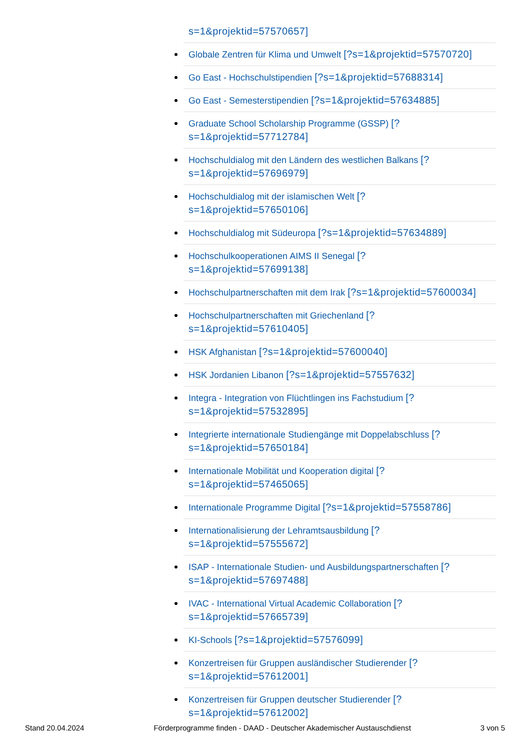s=1&projektid=57570657]
Globale Zentren für Klima und Umwelt [?s=1&projektid=57570720]
Go East - Hochschulstipendien [?s=1&projektid=57688314]
Go East - Semesterstipendien [?s=1&projektid=57634885]
Graduate School Scholarship Programme (GSSP) [?
s=1&projektid=57712784]
Hochschuldialog mit den Ländern des westlichen Balkans [?
s=1&projektid=57696979]
Hochschuldialog mit der islamischen Welt [?
s=1&projektid=57650106]
Hochschuldialog mit Südeuropa [?s=1&projektid=57634889]
Hochschulkooperationen AIMS II Senegal [?
s=1&projektid=57699138]
Hochschulpartnerschaften mit dem Irak [?s=1&projektid=57600034]
Hochschulpartnerschaften mit Griechenland [?
s=1&projektid=57610405]
HSK Afghanistan [?s=1&projektid=57600040]
HSK Jordanien Libanon [?s=1&projektid=57557632]
Integra - Integration von Flüchtlingen ins Fachstudium [?
s=1&projektid=57532895]
Integrierte internationale Studiengänge mit Doppelabschluss [?
s=1&projektid=57650184]
Internationale Mobilität und Kooperation digital [?
s=1&projektid=57465065]
Internationale Programme Digital [?s=1&projektid=57558786]
Internationalisierung der Lehramtsausbildung [?
s=1&projektid=57555672]
ISAP - Internationale Studien- und Ausbildungspartnerschaften [?
s=1&projektid=57697488]
IVAC - International Virtual Academic Collaboration [?
s=1&projektid=57665739]
KI-Schools [?s=1&projektid=57576099]
Konzertreisen für Gruppen ausländischer Studierender [?
s=1&projektid=57612001]
Konzertreisen für Gruppen deutscher Studierender [?
s=1&projektid=57612002]
Stand 20.04.2024 Förderprogramme finden - DAAD - Deutscher Akademischer Austauschdienst 3 von 5